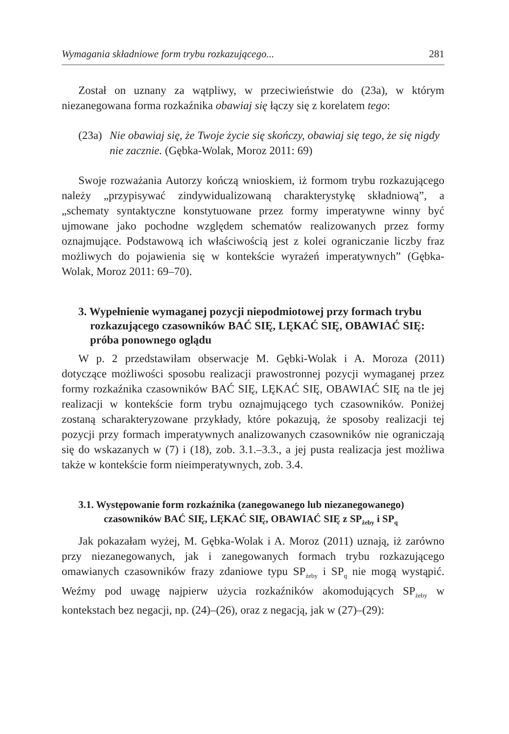Wymagania składniowe form trybu rozkazującego... 281
Został on uznany za wątpliwy, w przeciwieństwie do (23a), w którym niezanegowana forma rozkaźnika obawiaj się łączy się z korelatem tego:
(23a) Nie obawiaj się, że Twoje życie się skończy, obawiaj się tego, że się nigdy nie zacznie. (Gębka-Wolak, Moroz 2011: 69)
Swoje rozważania Autorzy kończą wnioskiem, iż formom trybu rozkazującego należy „przypisywać zindywidualizowaną charakterystykę składniową”, a „schematy syntaktyczne konstytuowane przez formy imperatywne winny być ujmowane jako pochodne względem schematów realizowanych przez formy oznajmujące. Podstawową ich właściwością jest z kolei ograniczanie liczby fraz możliwych do pojawienia się w kontekście wyrażeń imperatywnych” (Gębka-Wolak, Moroz 2011: 69–70).
3. Wypełnienie wymaganej pozycji niepodmiotowej przy formach trybu rozkazującego czasowników BAĆ SIĘ, LĘKAĆ SIĘ, OBAWIAĆ SIĘ: próba ponownego oglądu
W p. 2 przedstawiłam obserwacje M. Gębki-Wolak i A. Moroza (2011) dotyczące możliwości sposobu realizacji prawostronnej pozycji wymaganej przez formy rozkaźnika czasowników BAĆ SIĘ, LĘKAĆ SIĘ, OBAWIAĆ SIĘ na tle jej realizacji w kontekście form trybu oznajmującego tych czasowników. Poniżej zostaną scharakteryzowane przykłady, które pokazują, że sposoby realizacji tej pozycji przy formach imperatywnych analizowanych czasowników nie ograniczają się do wskazanych w (7) i (18), zob. 3.1.–3.3., a jej pusta realizacja jest możliwa także w kontekście form nieimperatywnych, zob. 3.4.
3.1. Występowanie form rozkaźnika (zanegowanego lub niezanegowanego) czasowników BAĆ SIĘ, LĘKAĆ SIĘ, OBAWIAĆ SIĘ z SP<sub>żeby</sub> i SP<sub>q</sub>
Jak pokazałam wyżej, M. Gębka-Wolak i A. Moroz (2011) uznają, iż zarówno przy niezanegowanych, jak i zanegowanych formach trybu rozkazującego omawianych czasowników frazy zdaniowe typu SP<sub>żeby</sub> i SP<sub>q</sub> nie mogą wystąpić. Weźmy pod uwagę najpierw użycia rozkaźników akomodujących SP<sub>żeby</sub> w kontekstach bez negacji, np. (24)–(26), oraz z negacją, jak w (27)–(29):